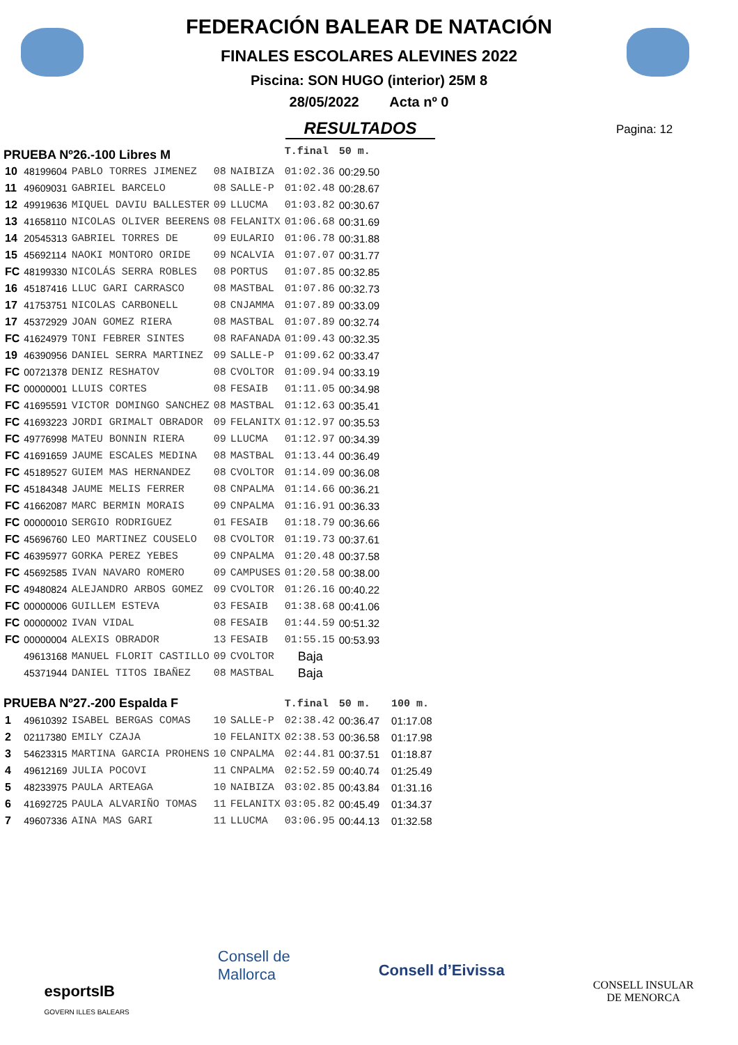FEDERACIÓN BALEAR DE NATACIÓN
FINALES ESCOLARES ALEVINES 2022
Piscina: SON HUGO (interior) 25M 8
28/05/2022 Acta nº 0
RESULTADOS
Pagina: 12
| PRUEBA Nº26.-100 Libres M | | | | | T.final | 50 m. | |
| 10 | 48199604 | PABLO TORRES JIMENEZ | 08 | NAIBIZA | 01:02.36 | 00:29.50 | |
| 11 | 49609031 | GABRIEL BARCELO | 08 | SALLE-P | 01:02.48 | 00:28.67 | |
| 12 | 49919636 | MIQUEL DAVIU BALLESTER | 09 | LLUCMA | 01:03.82 | 00:30.67 | |
| 13 | 41658110 | NICOLAS OLIVER BEERENS | 08 | FELANITX | 01:06.68 | 00:31.69 | |
| 14 | 20545313 | GABRIEL TORRES DE | 09 | EULARIO | 01:06.78 | 00:31.88 | |
| 15 | 45692114 | NAOKI MONTORO ORIDE | 09 | NCALVIA | 01:07.07 | 00:31.77 | |
| FC | 48199330 | NICOLÁS SERRA ROBLES | 08 | PORTUS | 01:07.85 | 00:32.85 | |
| 16 | 45187416 | LLUC GARI CARRASCO | 08 | MASTBAL | 01:07.86 | 00:32.73 | |
| 17 | 41753751 | NICOLAS CARBONELL | 08 | CNJAMMA | 01:07.89 | 00:33.09 | |
| 17 | 45372929 | JOAN GOMEZ RIERA | 08 | MASTBAL | 01:07.89 | 00:32.74 | |
| FC | 41624979 | TONI FEBRER SINTES | 08 | RAFANADA | 01:09.43 | 00:32.35 | |
| 19 | 46390956 | DANIEL SERRA MARTINEZ | 09 | SALLE-P | 01:09.62 | 00:33.47 | |
| FC | 00721378 | DENIZ RESHATOV | 08 | CVOLTOR | 01:09.94 | 00:33.19 | |
| FC | 00000001 | LLUIS CORTES | 08 | FESAIB | 01:11.05 | 00:34.98 | |
| FC | 41695591 | VICTOR DOMINGO SANCHEZ | 08 | MASTBAL | 01:12.63 | 00:35.41 | |
| FC | 41693223 | JORDI GRIMALT OBRADOR | 09 | FELANITX | 01:12.97 | 00:35.53 | |
| FC | 49776998 | MATEU BONNIN RIERA | 09 | LLUCMA | 01:12.97 | 00:34.39 | |
| FC | 41691659 | JAUME ESCALES MEDINA | 08 | MASTBAL | 01:13.44 | 00:36.49 | |
| FC | 45189527 | GUIEM MAS HERNANDEZ | 08 | CVOLTOR | 01:14.09 | 00:36.08 | |
| FC | 45184348 | JAUME MELIS FERRER | 08 | CNPALMA | 01:14.66 | 00:36.21 | |
| FC | 41662087 | MARC BERMIN MORAIS | 09 | CNPALMA | 01:16.91 | 00:36.33 | |
| FC | 00000010 | SERGIO RODRIGUEZ | 01 | FESAIB | 01:18.79 | 00:36.66 | |
| FC | 45696760 | LEO MARTINEZ COUSELO | 08 | CVOLTOR | 01:19.73 | 00:37.61 | |
| FC | 46395977 | GORKA PEREZ YEBES | 09 | CNPALMA | 01:20.48 | 00:37.58 | |
| FC | 45692585 | IVAN NAVARO ROMERO | 09 | CAMPUSES | 01:20.58 | 00:38.00 | |
| FC | 49480824 | ALEJANDRO ARBOS GOMEZ | 09 | CVOLTOR | 01:26.16 | 00:40.22 | |
| FC | 00000006 | GUILLEM ESTEVA | 03 | FESAIB | 01:38.68 | 00:41.06 | |
| FC | 00000002 | IVAN VIDAL | 08 | FESAIB | 01:44.59 | 00:51.32 | |
| FC | 00000004 | ALEXIS OBRADOR | 13 | FESAIB | 01:55.15 | 00:53.93 | |
| | 49613168 | MANUEL FLORIT CASTILLO | 09 | CVOLTOR | Baja | | |
| | 45371944 | DANIEL TITOS IBAÑEZ | 08 | MASTBAL | Baja | | |
| PRUEBA Nº27.-200 Espalda F | | | | | T.final | 50 m. | 100 m. |
| 1 | 49610392 | ISABEL BERGAS COMAS | 10 | SALLE-P | 02:38.42 | 00:36.47 | 01:17.08 |
| 2 | 02117380 | EMILY CZAJA | 10 | FELANITX | 02:38.53 | 00:36.58 | 01:17.98 |
| 3 | 54623315 | MARTINA GARCIA PROHENS | 10 | CNPALMA | 02:44.81 | 00:37.51 | 01:18.87 |
| 4 | 49612169 | JULIA POCOVI | 11 | CNPALMA | 02:52.59 | 00:40.74 | 01:25.49 |
| 5 | 48233975 | PAULA ARTEAGA | 10 | NAIBIZA | 03:02.85 | 00:43.84 | 01:31.16 |
| 6 | 41692725 | PAULA ALVARIÑO TOMAS | 11 | FELANITX | 03:05.82 | 00:45.49 | 01:34.37 |
| 7 | 49607336 | AINA MAS GARI | 11 | LLUCMA | 03:06.95 | 00:44.13 | 01:32.58 |
esportsIB
GOVERN ILLES BALEARS
Consell de
Mallorca
Consell d’Eivissa
CONSELL INSULAR
DE MENORCA